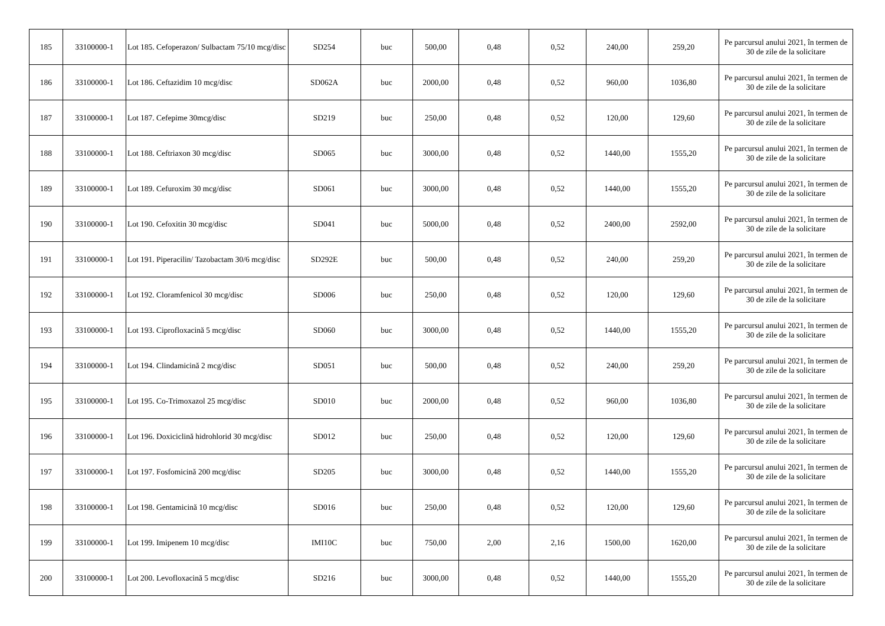| 185 | 33100000-1 | Lot 185. Cefoperazon/ Sulbactam 75/10 mcg/disc | SD254 | buc | 500,00 | 0,48 | 0,52 | 240,00 | 259,20 | Pe parcursul anului 2021, în termen de 30 de zile de la solicitare |
| 186 | 33100000-1 | Lot 186. Ceftazidim 10 mcg/disc | SD062A | buc | 2000,00 | 0,48 | 0,52 | 960,00 | 1036,80 | Pe parcursul anului 2021, în termen de 30 de zile de la solicitare |
| 187 | 33100000-1 | Lot 187. Cefepime 30mcg/disc | SD219 | buc | 250,00 | 0,48 | 0,52 | 120,00 | 129,60 | Pe parcursul anului 2021, în termen de 30 de zile de la solicitare |
| 188 | 33100000-1 | Lot 188. Ceftriaxon 30 mcg/disc | SD065 | buc | 3000,00 | 0,48 | 0,52 | 1440,00 | 1555,20 | Pe parcursul anului 2021, în termen de 30 de zile de la solicitare |
| 189 | 33100000-1 | Lot 189. Cefuroxim 30 mcg/disc | SD061 | buc | 3000,00 | 0,48 | 0,52 | 1440,00 | 1555,20 | Pe parcursul anului 2021, în termen de 30 de zile de la solicitare |
| 190 | 33100000-1 | Lot 190. Cefoxitin 30 mcg/disc | SD041 | buc | 5000,00 | 0,48 | 0,52 | 2400,00 | 2592,00 | Pe parcursul anului 2021, în termen de 30 de zile de la solicitare |
| 191 | 33100000-1 | Lot 191. Piperacilin/ Tazobactam 30/6 mcg/disc | SD292E | buc | 500,00 | 0,48 | 0,52 | 240,00 | 259,20 | Pe parcursul anului 2021, în termen de 30 de zile de la solicitare |
| 192 | 33100000-1 | Lot 192. Cloramfenicol 30 mcg/disc | SD006 | buc | 250,00 | 0,48 | 0,52 | 120,00 | 129,60 | Pe parcursul anului 2021, în termen de 30 de zile de la solicitare |
| 193 | 33100000-1 | Lot 193. Ciprofloxacină 5 mcg/disc | SD060 | buc | 3000,00 | 0,48 | 0,52 | 1440,00 | 1555,20 | Pe parcursul anului 2021, în termen de 30 de zile de la solicitare |
| 194 | 33100000-1 | Lot 194. Clindamicină 2 mcg/disc | SD051 | buc | 500,00 | 0,48 | 0,52 | 240,00 | 259,20 | Pe parcursul anului 2021, în termen de 30 de zile de la solicitare |
| 195 | 33100000-1 | Lot 195. Co-Trimoxazol 25 mcg/disc | SD010 | buc | 2000,00 | 0,48 | 0,52 | 960,00 | 1036,80 | Pe parcursul anului 2021, în termen de 30 de zile de la solicitare |
| 196 | 33100000-1 | Lot 196. Doxiciclină hidrohlorid 30 mcg/disc | SD012 | buc | 250,00 | 0,48 | 0,52 | 120,00 | 129,60 | Pe parcursul anului 2021, în termen de 30 de zile de la solicitare |
| 197 | 33100000-1 | Lot 197. Fosfomicină 200 mcg/disc | SD205 | buc | 3000,00 | 0,48 | 0,52 | 1440,00 | 1555,20 | Pe parcursul anului 2021, în termen de 30 de zile de la solicitare |
| 198 | 33100000-1 | Lot 198. Gentamicină 10 mcg/disc | SD016 | buc | 250,00 | 0,48 | 0,52 | 120,00 | 129,60 | Pe parcursul anului 2021, în termen de 30 de zile de la solicitare |
| 199 | 33100000-1 | Lot 199. Imipenem 10 mcg/disc | IMI10C | buc | 750,00 | 2,00 | 2,16 | 1500,00 | 1620,00 | Pe parcursul anului 2021, în termen de 30 de zile de la solicitare |
| 200 | 33100000-1 | Lot 200. Levofloxacină 5 mcg/disc | SD216 | buc | 3000,00 | 0,48 | 0,52 | 1440,00 | 1555,20 | Pe parcursul anului 2021, în termen de 30 de zile de la solicitare |